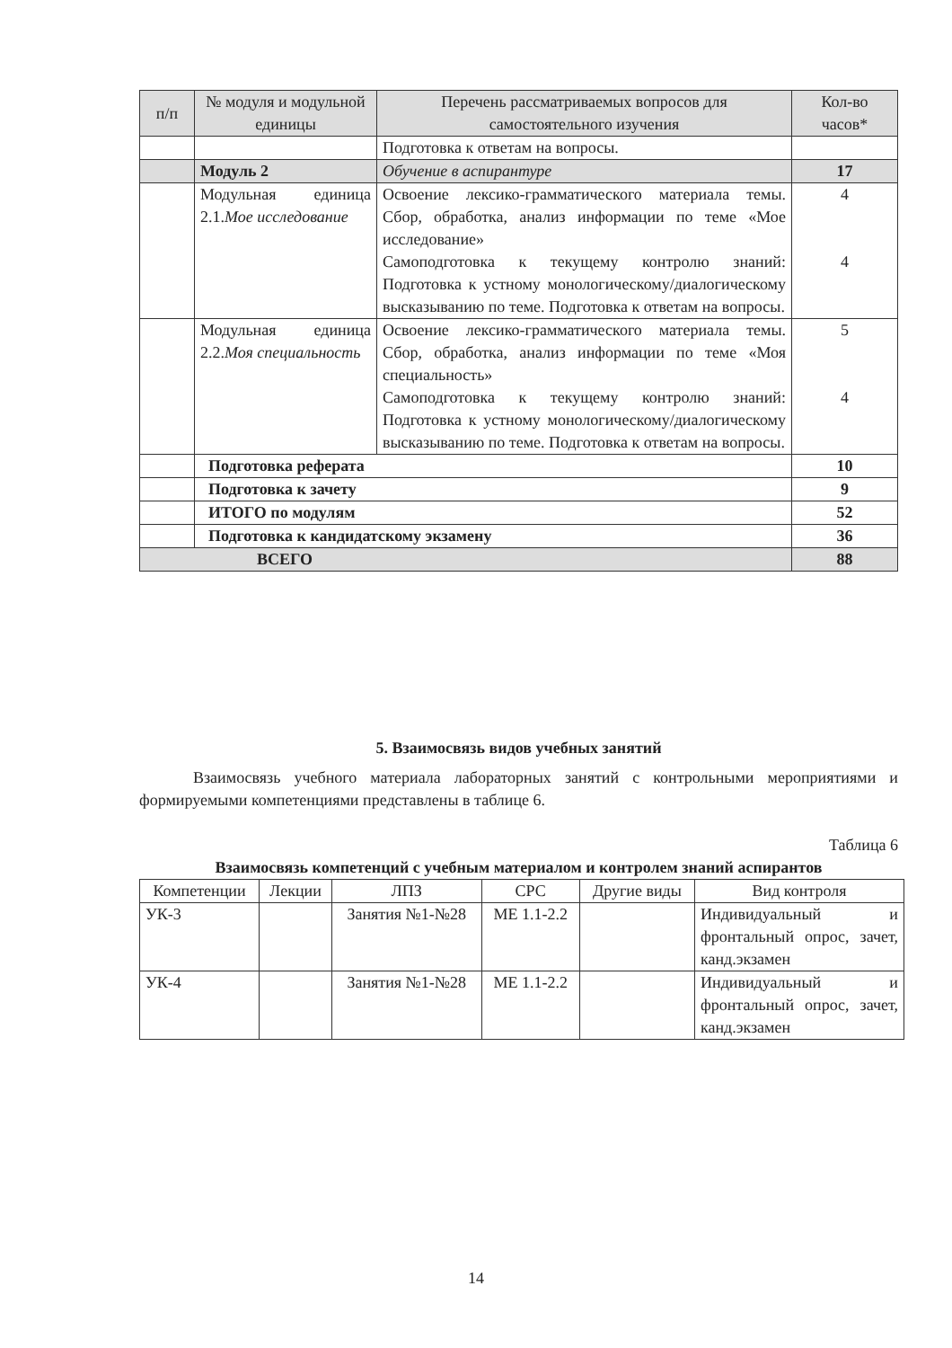| п/п | № модуля и модульной единицы | Перечень рассматриваемых вопросов для самостоятельного изучения | Кол-во часов* |
| --- | --- | --- | --- |
| | | Подготовка к ответам на вопросы. | |
| | Модуль 2 | Обучение в аспирантуре | 17 |
| | Модульная единица 2.1. Мое исследование | Освоение лексико-грамматического материала темы. Сбор, обработка, анализ информации по теме «Мое исследование» Самоподготовка к текущему контролю знаний: Подготовка к устному монологическому/диалогическому высказыванию по теме. Подготовка к ответам на вопросы. | 4 4 |
| | Модульная единица 2.2. Моя специальность | Освоение лексико-грамматического материала темы. Сбор, обработка, анализ информации по теме «Моя специальность» Самоподготовка к текущему контролю знаний: Подготовка к устному монологическому/диалогическому высказыванию по теме. Подготовка к ответам на вопросы. | 5 4 |
| | Подготовка реферата | | 10 |
| | Подготовка к зачету | | 9 |
| | ИТОГО по модулям | | 52 |
| | Подготовка к кандидатскому экзамену | | 36 |
| ВСЕГО | | | 88 |
5. Взаимосвязь видов учебных занятий
Взаимосвязь учебного материала лабораторных занятий с контрольными мероприятиями и формируемыми компетенциями представлены в таблице 6.
Таблица 6
Взаимосвязь компетенций с учебным материалом и контролем знаний аспирантов
| Компетенции | Лекции | ЛПЗ | СРС | Другие виды | Вид контроля |
| --- | --- | --- | --- | --- | --- |
| УК-3 | | Занятия №1-№28 | МЕ 1.1-2.2 | | Индивидуальный и фронтальный опрос, зачет, канд.экзамен |
| УК-4 | | Занятия №1-№28 | МЕ 1.1-2.2 | | Индивидуальный и фронтальный опрос, зачет, канд.экзамен |
14